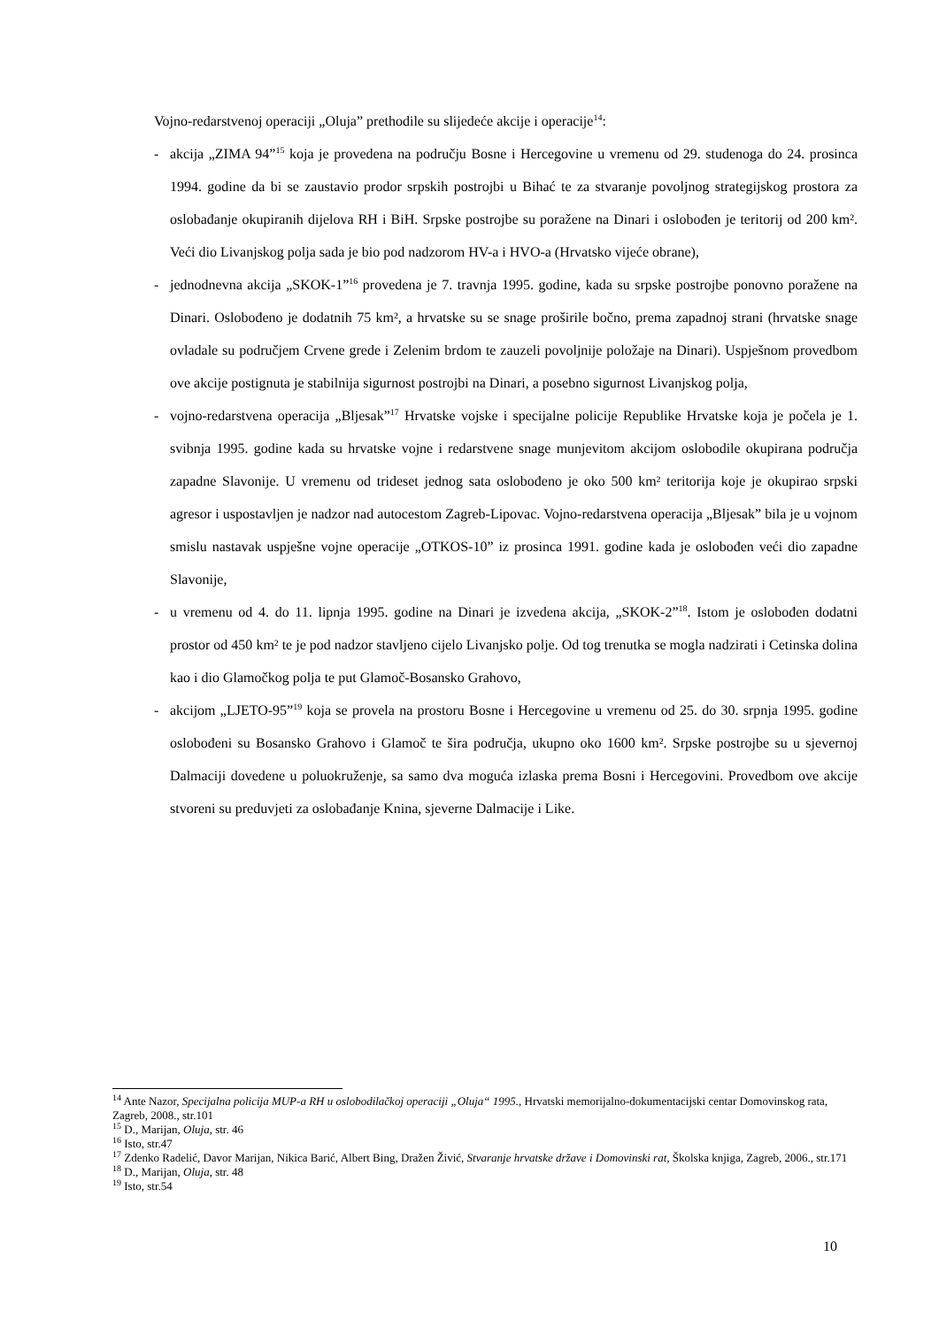Vojno-redarstvenoj operaciji „Oluja” prethodile su slijedeće akcije i operacije<sup>14</sup>:
- akcija „ZIMA 94”<sup>15</sup> koja je provedena na području Bosne i Hercegovine u vremenu od 29. studenoga do 24. prosinca 1994. godine da bi se zaustavio prodor srpskih postrojbi u Bihać te za stvaranje povoljnog strategijskog prostora za oslobađanje okupiranih dijelova RH i BiH. Srpske postrojbe su poražene na Dinari i oslobođen je teritorij od 200 km². Veći dio Livanjskog polja sada je bio pod nadzorom HV-a i HVO-a (Hrvatsko vijeće obrane),
- jednodnevna akcija „SKOK-1”<sup>16</sup> provedena je 7. travnja 1995. godine, kada su srpske postrojbe ponovno poražene na Dinari. Oslobođeno je dodatnih 75 km², a hrvatske su se snage proširile bočno, prema zapadnoj strani (hrvatske snage ovladale su područjem Crvene grede i Zelenim brdom te zauzeli povoljnije položaje na Dinari). Uspješnom provedbom ove akcije postignuta je stabilnija sigurnost postrojbi na Dinari, a posebno sigurnost Livanjskog polja,
- vojno-redarstvena operacija „Bljesak”<sup>17</sup> Hrvatske vojske i specijalne policije Republike Hrvatske koja je počela je 1. svibnja 1995. godine kada su hrvatske vojne i redarstvene snage munjevitom akcijom oslobodile okupirana područja zapadne Slavonije. U vremenu od trideset jednog sata oslobođeno je oko 500 km² teritorija koje je okupirao srpski agresor i uspostavljen je nadzor nad autocestom Zagreb-Lipovac. Vojno-redarstvena operacija „Bljesak” bila je u vojnom smislu nastavak uspješne vojne operacije „OTKOS-10” iz prosinca 1991. godine kada je oslobođen veći dio zapadne Slavonije,
- u vremenu od 4. do 11. lipnja 1995. godine na Dinari je izvedena akcija, „SKOK-2”<sup>18</sup>. Istom je oslobođen dodatni prostor od 450 km² te je pod nadzor stavljeno cijelo Livanjsko polje. Od tog trenutka se mogla nadzirati i Cetinska dolina kao i dio Glamočkog polja te put Glamoč-Bosansko Grahovo,
- akcijom „LJETO-95”<sup>19</sup> koja se provela na prostoru Bosne i Hercegovine u vremenu od 25. do 30. srpnja 1995. godine oslobođeni su Bosansko Grahovo i Glamoč te šira područja, ukupno oko 1600 km². Srpske postrojbe su u sjevernoj Dalmaciji dovedene u poluokruženje, sa samo dva moguća izlaska prema Bosni i Hercegovini. Provedbom ove akcije stvoreni su preduvjeti za oslobađanje Knina, sjeverne Dalmacije i Like.
<sup>14</sup> Ante Nazor, Specijalna policija MUP-a RH u oslobodilačkoj operaciji „Oluja“ 1995., Hrvatski memorijalno-dokumentacijski centar Domovinskog rata, Zagreb, 2008., str.101
<sup>15</sup> D., Marijan, Oluja, str. 46
<sup>16</sup> Isto, str.47
<sup>17</sup> Zdenko Radelić, Davor Marijan, Nikica Barić, Albert Bing, Dražen Živić, Stvaranje hrvatske države i Domovinski rat, Školska knjiga, Zagreb, 2006., str.171
<sup>18</sup> D., Marijan, Oluja, str. 48
<sup>19</sup> Isto, str.54
10